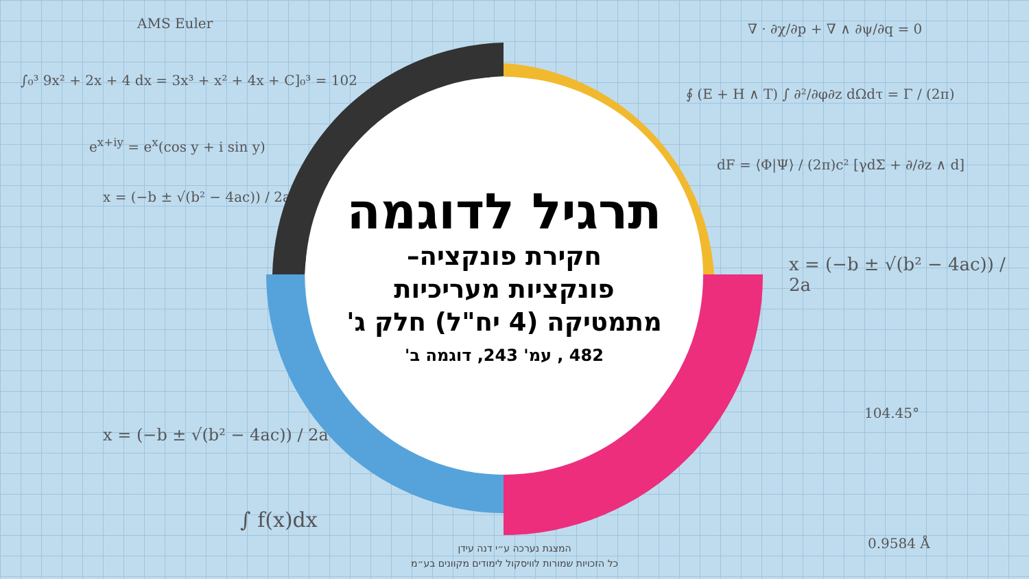AMS Euler
∫₀³ 9x² + 2x + 4 dx = 3x³ + x² + 4x + C]₀³ = 102
e<sup>x+iy</sup> = e<sup>x</sup>(cos y + i sin y)
x = (−b ± √(b² − 4ac)) / 2a
x = (−b ± √(b² − 4ac)) / 2a
∫ f(x)dx
∇ · ∂χ/∂p + ∇ ∧ ∂ψ/∂q = 0
∮ (E + H ∧ T) ∫ ∂²/∂φ∂z dΩdτ = Γ / (2π)
dF = ⟨Φ|Ψ⟩ / (2π)c² [γdΣ + ∂/∂z ∧ d]
x = (−b ± √(b² − 4ac)) / 2a
104.45°
0.9584 Å
תרגיל לדוגמה
חקירת פונקציה–
פונקציות מעריכיות
מתמטיקה (4 יח"ל) חלק ג'
482 , עמ' 243, דוגמה ב'
המצגת נערכה ע״י דנה עידן
כל הזכויות שמורות לוויסקול לימודים מקוונים בע״מ